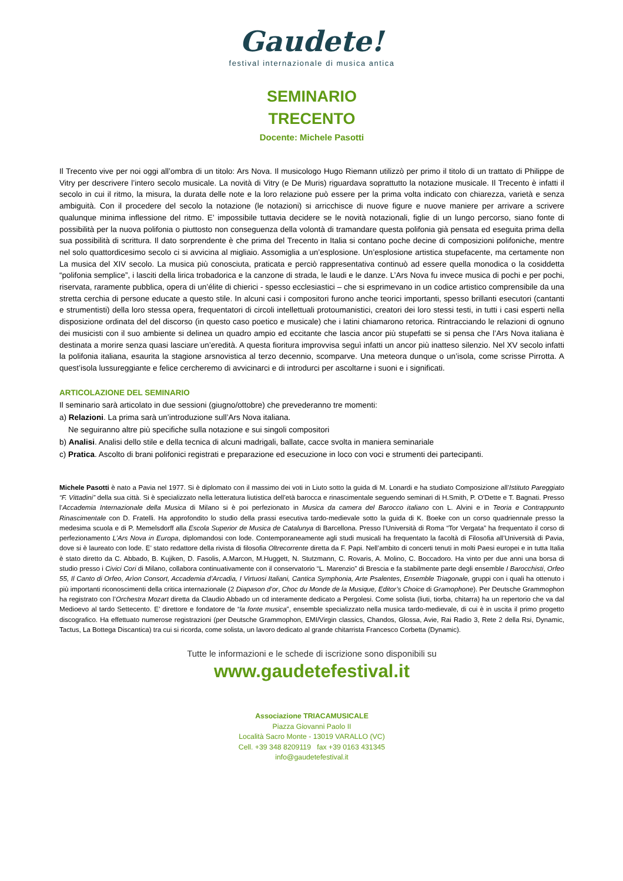Gaudete!
festival internazionale di musica antica
SEMINARIO
TRECENTO
Docente: Michele Pasotti
Il Trecento vive per noi oggi all’ombra di un titolo: Ars Nova. Il musicologo Hugo Riemann utilizzò per primo il titolo di un trattato di Philippe de Vitry per descrivere l’intero secolo musicale. La novità di Vitry (e De Muris) riguardava soprattutto la notazione musicale. Il Trecento è infatti il secolo in cui il ritmo, la misura, la durata delle note e la loro relazione può essere per la prima volta indicato con chiarezza, varietà e senza ambiguità. Con il procedere del secolo la notazione (le notazioni) si arricchisce di nuove figure e nuove maniere per arrivare a scrivere qualunque minima inflessione del ritmo. E’ impossibile tuttavia decidere se le novità notazionali, figlie di un lungo percorso, siano fonte di possibilità per la nuova polifonia o piuttosto non conseguenza della volontà di tramandare questa polifonia già pensata ed eseguita prima della sua possibilità di scrittura. Il dato sorprendente è che prima del Trecento in Italia si contano poche decine di composizioni polifoniche, mentre nel solo quattordicesimo secolo ci si avvicina al migliaio. Assomiglia a un’esplosione. Un’esplosione artistica stupefacente, ma certamente non La musica del XIV secolo. La musica più conosciuta, praticata e perciò rappresentativa continuò ad essere quella monodica o la cosiddetta “polifonia semplice”, i lasciti della lirica trobadorica e la canzone di strada, le laudi e le danze. L’Ars Nova fu invece musica di pochi e per pochi, riservata, raramente pubblica, opera di un’élite di chierici - spesso ecclesiastici – che si esprimevano in un codice artistico comprensibile da una stretta cerchia di persone educate a questo stile. In alcuni casi i compositori furono anche teorici importanti, spesso brillanti esecutori (cantanti e strumentisti) della loro stessa opera, frequentatori di circoli intellettuali protoumanistici, creatori dei loro stessi testi, in tutti i casi esperti nella disposizione ordinata del del discorso (in questo caso poetico e musicale) che i latini chiamarono retorica. Rintracciando le relazioni di ognuno dei musicisti con il suo ambiente si delinea un quadro ampio ed eccitante che lascia ancor più stupefatti se si pensa che l’Ars Nova italiana è destinata a morire senza quasi lasciare un’eredità. A questa fioritura improvvisa seguì infatti un ancor più inatteso silenzio. Nel XV secolo infatti la polifonia italiana, esaurita la stagione arsnovistica al terzo decennio, scomparve. Una meteora dunque o un’isola, come scrisse Pirrotta. A quest’isola lussureggiante e felice cercheremo di avvicinarci e di introdurci per ascoltarne i suoni e i significati.
ARTICOLAZIONE DEL SEMINARIO
Il seminario sarà articolato in due sessioni (giugno/ottobre) che prevederanno tre momenti:
a) Relazioni. La prima sarà un’introduzione sull’Ars Nova italiana.
Ne seguiranno altre più specifiche sulla notazione e sui singoli compositori
b) Analisi. Analisi dello stile e della tecnica di alcuni madrigali, ballate, cacce svolta in maniera seminariale
c) Pratica. Ascolto di brani polifonici registrati e preparazione ed esecuzione in loco con voci e strumenti dei partecipanti.
Michele Pasotti è nato a Pavia nel 1977. Si è diplomato con il massimo dei voti in Liuto sotto la guida di M. Lonardi e ha studiato Composizione all’Istituto Pareggiato “F. Vittadini” della sua città. Si è specializzato nella letteratura liutistica dell’età barocca e rinascimentale seguendo seminari di H.Smith, P. O’Dette e T. Bagnati. Presso l’Accademia Internazionale della Musica di Milano si è poi perfezionato in Musica da camera del Barocco italiano con L. Alvini e in Teoria e Contrappunto Rinascimentale con D. Fratelli. Ha approfondito lo studio della prassi esecutiva tardo-medievale sotto la guida di K. Boeke con un corso quadriennale presso la medesima scuola e di P. Memelsdorff alla Escola Superior de Musica de Catalunya di Barcellona. Presso l’Università di Roma “Tor Vergata” ha frequentato il corso di perfezionamento L’Ars Nova in Europa, diplomandosi con lode. Contemporaneamente agli studi musicali ha frequentato la facoltà di Filosofia all’Università di Pavia, dove si è laureato con lode. E’ stato redattore della rivista di filosofia Oltrecorrente diretta da F. Papi. Nell’ambito di concerti tenuti in molti Paesi europei e in tutta Italia è stato diretto da C. Abbado, B. Kujiken, D. Fasolis, A.Marcon, M.Huggett, N. Stutzmann, C. Rovaris, A. Molino, C. Boccadoro. Ha vinto per due anni una borsa di studio presso i Civici Cori di Milano, collabora continuativamente con il conservatorio “L. Marenzio” di Brescia e fa stabilmente parte degli ensemble I Barocchisti, Orfeo 55, Il Canto di Orfeo, Arìon Consort, Accademia d’Arcadia, I Virtuosi Italiani, Cantica Symphonia, Arte Psalentes, Ensemble Triagonale, gruppi con i quali ha ottenuto i più importanti riconoscimenti della critica internazionale (2 Diapason d’or, Choc du Monde de la Musique, Editor’s Choice di Gramophone). Per Deutsche Grammophon ha registrato con l’Orchestra Mozart diretta da Claudio Abbado un cd interamente dedicato a Pergolesi. Come solista (liuti, tiorba, chitarra) ha un repertorio che va dal Medioevo al tardo Settecento. E’ direttore e fondatore de “la fonte musica”, ensemble specializzato nella musica tardo-medievale, di cui è in uscita il primo progetto discografico. Ha effettuato numerose registrazioni (per Deutsche Grammophon, EMI/Virgin classics, Chandos, Glossa, Avie, Rai Radio 3, Rete 2 della Rsi, Dynamic, Tactus, La Bottega Discantica) tra cui si ricorda, come solista, un lavoro dedicato al grande chitarrista Francesco Corbetta (Dynamic).
Tutte le informazioni e le schede di iscrizione sono disponibili su
www.gaudetefestival.it
Associazione TRIACAMUSICALE
Piazza Giovanni Paolo II
Località Sacro Monte - 13019 VARALLO (VC)
Cell. +39 348 8209119 fax +39 0163 431345
info@gaudetefestival.it